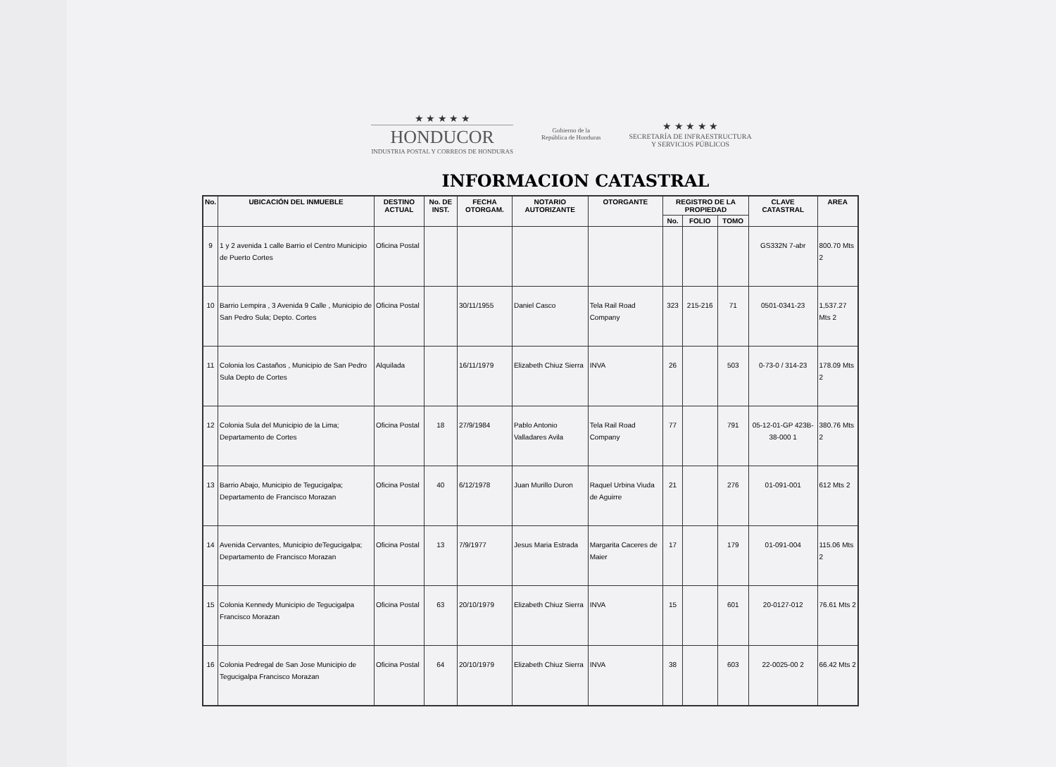★ ★ ★ ★ ★
HONDUCOR
INDUSTRIA POSTAL Y CORREOS DE HONDURAS
Gobierno de la
República de Honduras
★ ★ ★ ★ ★
SECRETARÍA DE INFRAESTRUCTURA
Y SERVICIOS PÚBLICOS
INFORMACION CATASTRAL
| No. | UBICACIÓN DEL INMUEBLE | DESTINO ACTUAL | No. DE INST. | FECHA OTORGAM. | NOTARIO AUTORIZANTE | OTORGANTE | REGISTRO DE LA PROPIEDAD | | | CLAVE CATASTRAL | AREA |
| --- | --- | --- | --- | --- | --- | --- | --- | --- | --- | --- | --- |
| | | | | | | | No. | FOLIO | TOMO | | |
| 9 | 1 y 2 avenida 1 calle Barrio el Centro Municipio de Puerto Cortes | Oficina Postal | | | | | | | | GS332N 7-abr | 800.70 Mts 2 |
| 10 | Barrio Lempira , 3 Avenida 9 Calle , Municipio de San Pedro Sula; Depto. Cortes | Oficina Postal | | 30/11/1955 | Daniel Casco | Tela Rail Road Company | 323 | 215-216 | 71 | 0501-0341-23 | 1,537.27 Mts 2 |
| 11 | Colonia los Castaños , Municipio de San Pedro Sula Depto de Cortes | Alquilada | | 16/11/1979 | Elizabeth Chiuz Sierra | INVA | 26 | | 503 | 0-73-0 / 314-23 | 178.09 Mts 2 |
| 12 | Colonia Sula del Municipio de la Lima; Departamento de Cortes | Oficina Postal | 18 | 27/9/1984 | Pablo Antonio Valladares Avila | Tela Rail Road Company | 77 | | 791 | 05-12-01-GP 423B-38-000 1 | 380.76 Mts 2 |
| 13 | Barrio Abajo, Municipio de Tegucigalpa; Departamento de Francisco Morazan | Oficina Postal | 40 | 6/12/1978 | Juan Murillo Duron | Raquel Urbina Viuda de Aguirre | 21 | | 276 | 01-091-001 | 612 Mts 2 |
| 14 | Avenida Cervantes, Municipio deTegucigalpa; Departamento de Francisco Morazan | Oficina Postal | 13 | 7/9/1977 | Jesus Maria Estrada | Margarita Caceres de Maier | 17 | | 179 | 01-091-004 | 115.06 Mts 2 |
| 15 | Colonia Kennedy Municipio de Tegucigalpa Francisco Morazan | Oficina Postal | 63 | 20/10/1979 | Elizabeth Chiuz Sierra | INVA | 15 | | 601 | 20-0127-012 | 76.61 Mts 2 |
| 16 | Colonia Pedregal de San Jose Municipio de Tegucigalpa Francisco Morazan | Oficina Postal | 64 | 20/10/1979 | Elizabeth Chiuz Sierra | INVA | 38 | | 603 | 22-0025-00 2 | 66.42 Mts 2 |